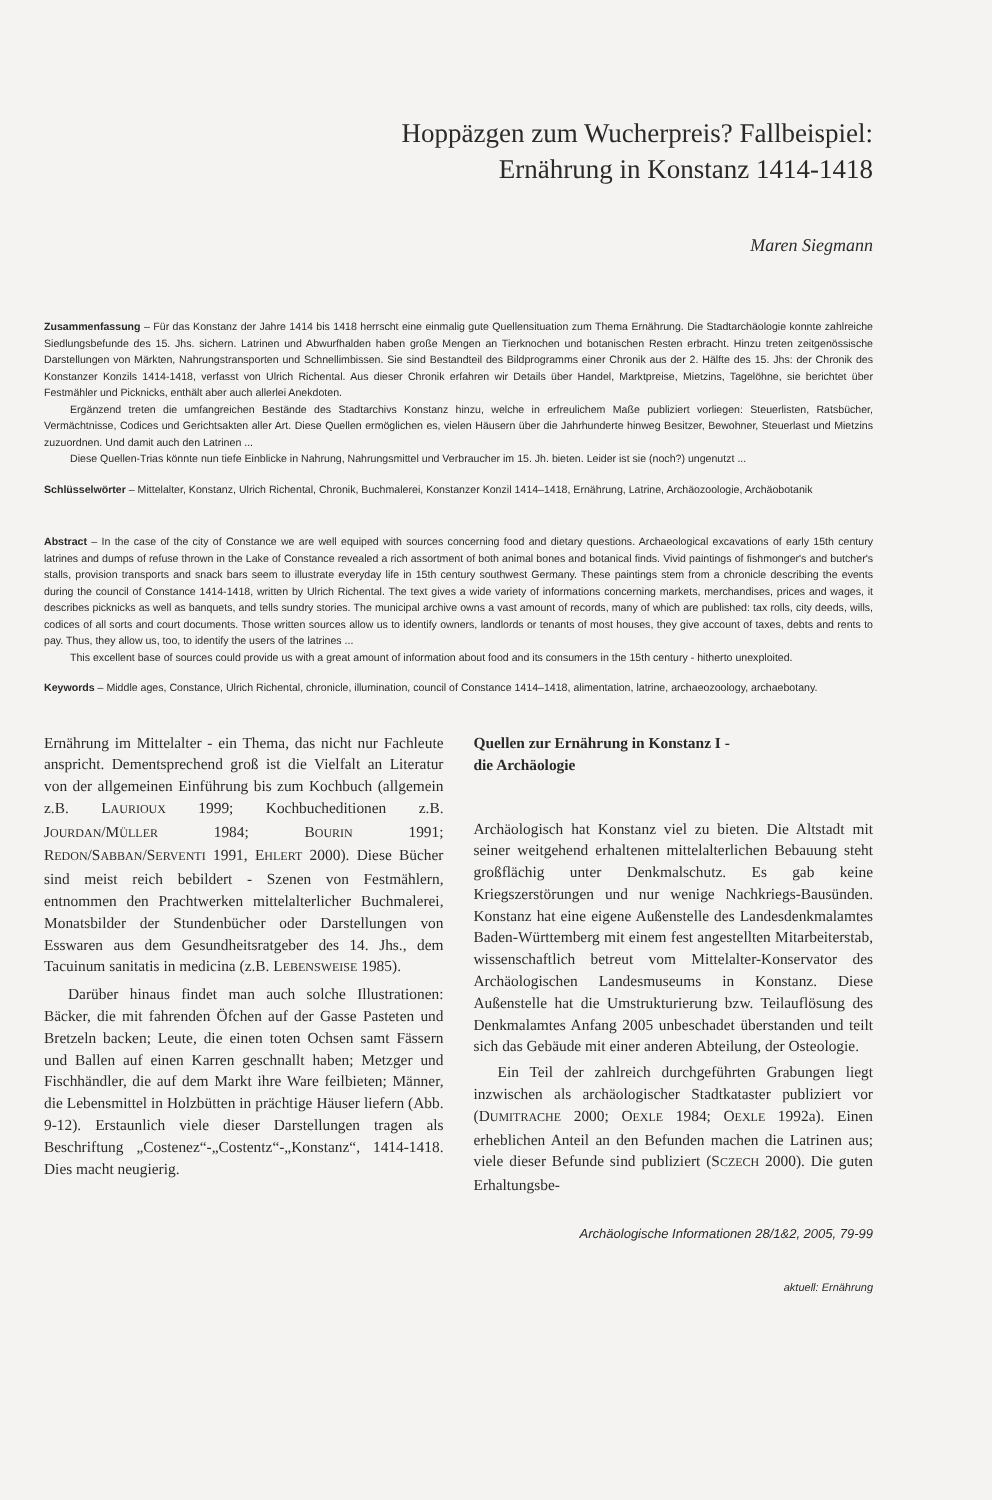Hoppäzgen zum Wucherpreis? Fallbeispiel:
Ernährung in Konstanz 1414-1418
Maren Siegmann
Zusammenfassung – Für das Konstanz der Jahre 1414 bis 1418 herrscht eine einmalig gute Quellensituation zum Thema Ernährung. Die Stadtarchäologie konnte zahlreiche Siedlungsbefunde des 15. Jhs. sichern. Latrinen und Abwurfhalden haben große Mengen an Tierknochen und botanischen Resten erbracht. Hinzu treten zeitgenössische Darstellungen von Märkten, Nahrungstransporten und Schnellimbissen. Sie sind Bestandteil des Bildprogramms einer Chronik aus der 2. Hälfte des 15. Jhs: der Chronik des Konstanzer Konzils 1414-1418, verfasst von Ulrich Richental. Aus dieser Chronik erfahren wir Details über Handel, Marktpreise, Mietzins, Tagelöhne, sie berichtet über Festmähler und Picknicks, enthält aber auch allerlei Anekdoten.
Ergänzend treten die umfangreichen Bestände des Stadtarchivs Konstanz hinzu, welche in erfreulichem Maße publiziert vorliegen: Steuerlisten, Ratsbücher, Vermächtnisse, Codices und Gerichtsakten aller Art. Diese Quellen ermöglichen es, vielen Häusern über die Jahrhunderte hinweg Besitzer, Bewohner, Steuerlast und Mietzins zuzuordnen. Und damit auch den Latrinen ...
Diese Quellen-Trias könnte nun tiefe Einblicke in Nahrung, Nahrungsmittel und Verbraucher im 15. Jh. bieten. Leider ist sie (noch?) ungenutzt ...
Schlüsselwörter – Mittelalter, Konstanz, Ulrich Richental, Chronik, Buchmalerei, Konstanzer Konzil 1414–1418, Ernährung, Latrine, Archäozoologie, Archäobotanik
Abstract – In the case of the city of Constance we are well equiped with sources concerning food and dietary questions. Archaeological excavations of early 15th century latrines and dumps of refuse thrown in the Lake of Constance revealed a rich assortment of both animal bones and botanical finds. Vivid paintings of fishmonger's and butcher's stalls, provision transports and snack bars seem to illustrate everyday life in 15th century southwest Germany. These paintings stem from a chronicle describing the events during the council of Constance 1414-1418, written by Ulrich Richental. The text gives a wide variety of informations concerning markets, merchandises, prices and wages, it describes picknicks as well as banquets, and tells sundry stories. The municipal archive owns a vast amount of records, many of which are published: tax rolls, city deeds, wills, codices of all sorts and court documents. Those written sources allow us to identify owners, landlords or tenants of most houses, they give account of taxes, debts and rents to pay. Thus, they allow us, too, to identify the users of the latrines ...
This excellent base of sources could provide us with a great amount of information about food and its consumers in the 15th century - hitherto unexploited.
Keywords – Middle ages, Constance, Ulrich Richental, chronicle, illumination, council of Constance 1414–1418, alimentation, latrine, archaeozoology, archaebotany.
Ernährung im Mittelalter - ein Thema, das nicht nur Fachleute anspricht. Dementsprechend groß ist die Vielfalt an Literatur von der allgemeinen Einführung bis zum Kochbuch (allgemein z.B. LAURIOUX 1999; Kochbucheditionen z.B. JOURDAN/MÜLLER 1984; BOURIN 1991; REDON/SABBAN/SERVENTI 1991, EHLERT 2000). Diese Bücher sind meist reich bebildert - Szenen von Festmählern, entnommen den Prachtwerken mittelalterlicher Buchmalerei, Monatsbilder der Stundenbücher oder Darstellungen von Esswaren aus dem Gesundheitsratgeber des 14. Jhs., dem Tacuinum sanitatis in medicina (z.B. LEBENSWEISE 1985).
Darüber hinaus findet man auch solche Illustrationen: Bäcker, die mit fahrenden Öfchen auf der Gasse Pasteten und Bretzeln backen; Leute, die einen toten Ochsen samt Fässern und Ballen auf einen Karren geschnallt haben; Metzger und Fischhändler, die auf dem Markt ihre Ware feilbieten; Männer, die Lebensmittel in Holzbütten in prächtige Häuser liefern (Abb. 9-12). Erstaunlich viele dieser Darstellungen tragen als Beschriftung „Costenez“-„Costentz“-„Konstanz“, 1414-1418. Dies macht neugierig.
Quellen zur Ernährung in Konstanz I -
die Archäologie
Archäologisch hat Konstanz viel zu bieten. Die Altstadt mit seiner weitgehend erhaltenen mittelalterlichen Bebauung steht großflächig unter Denkmalschutz. Es gab keine Kriegszerstörungen und nur wenige Nachkriegs-Bausünden. Konstanz hat eine eigene Außenstelle des Landesdenkmalamtes Baden-Württemberg mit einem fest angestellten Mitarbeiterstab, wissenschaftlich betreut vom Mittelalter-Konservator des Archäologischen Landesmuseums in Konstanz. Diese Außenstelle hat die Umstrukturierung bzw. Teilauflösung des Denkmalamtes Anfang 2005 unbeschadet überstanden und teilt sich das Gebäude mit einer anderen Abteilung, der Osteologie.
Ein Teil der zahlreich durchgeführten Grabungen liegt inzwischen als archäologischer Stadtkataster publiziert vor (DUMITRACHE 2000; OEXLE 1984; OEXLE 1992a). Einen erheblichen Anteil an den Befunden machen die Latrinen aus; viele dieser Befunde sind publiziert (SCZECH 2000). Die guten Erhaltungsbe-
Archäologische Informationen 28/1&2, 2005, 79-99
aktuell: Ernährung